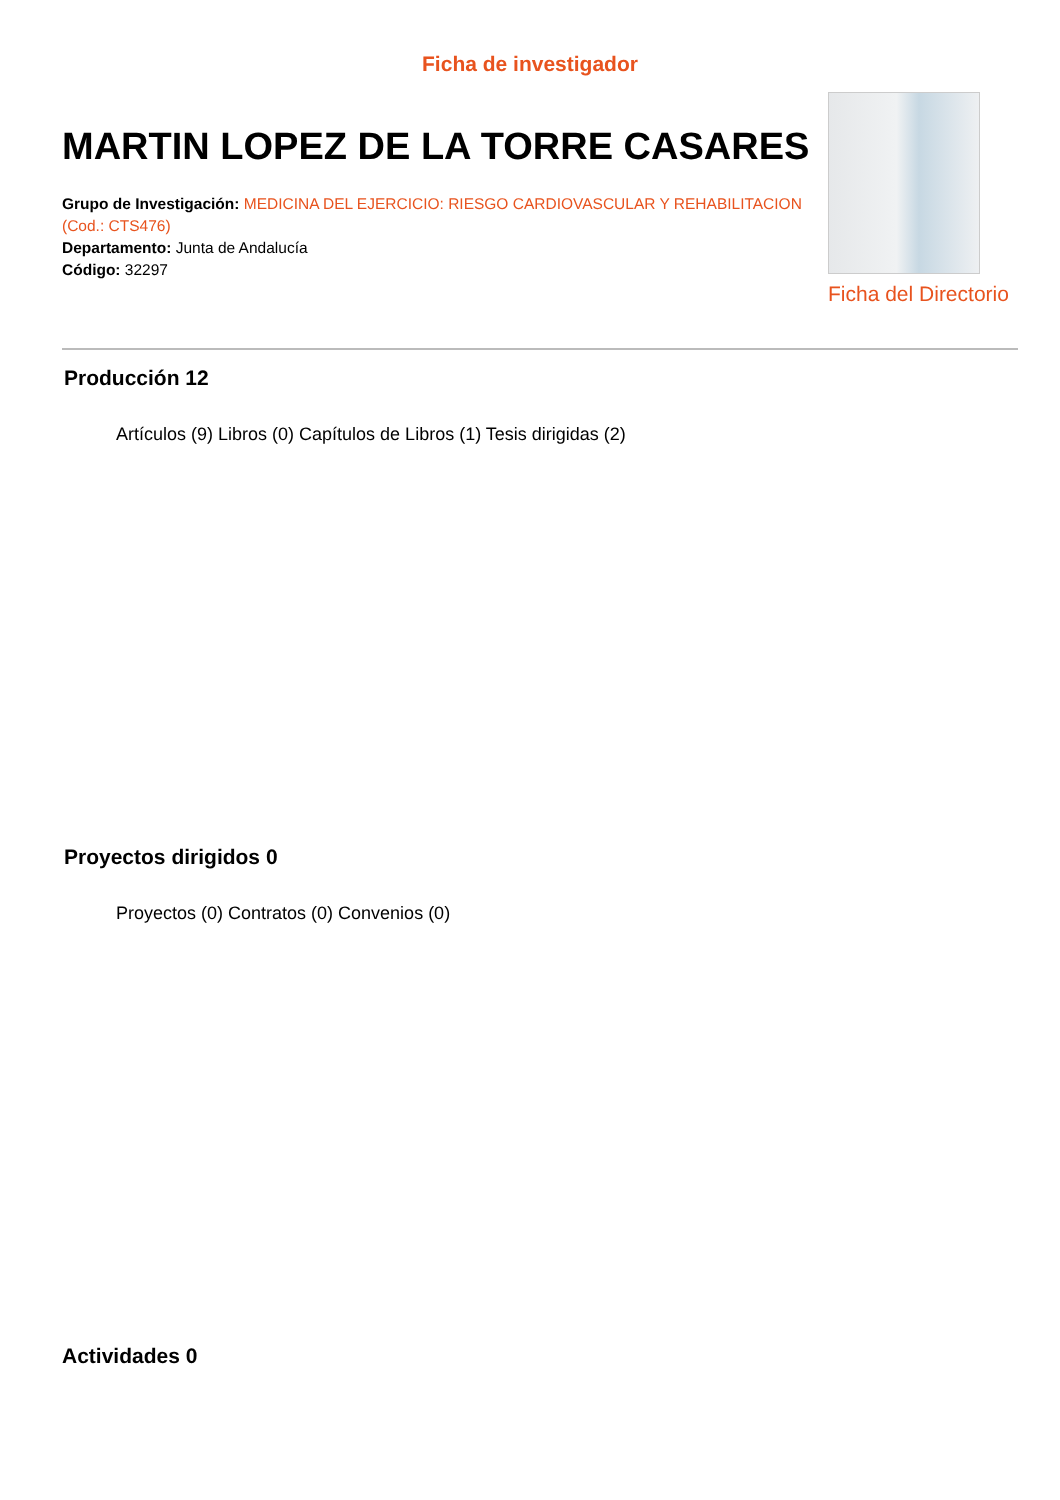Ficha de investigador
MARTIN LOPEZ DE LA TORRE CASARES
Grupo de Investigación: MEDICINA DEL EJERCICIO: RIESGO CARDIOVASCULAR Y REHABILITACION (Cod.: CTS476)
Departamento: Junta de Andalucía
Código: 32297
Ficha del Directorio
Producción 12
Artículos (9) Libros (0) Capítulos de Libros (1) Tesis dirigidas (2)
Proyectos dirigidos 0
Proyectos (0) Contratos (0) Convenios (0)
Actividades 0